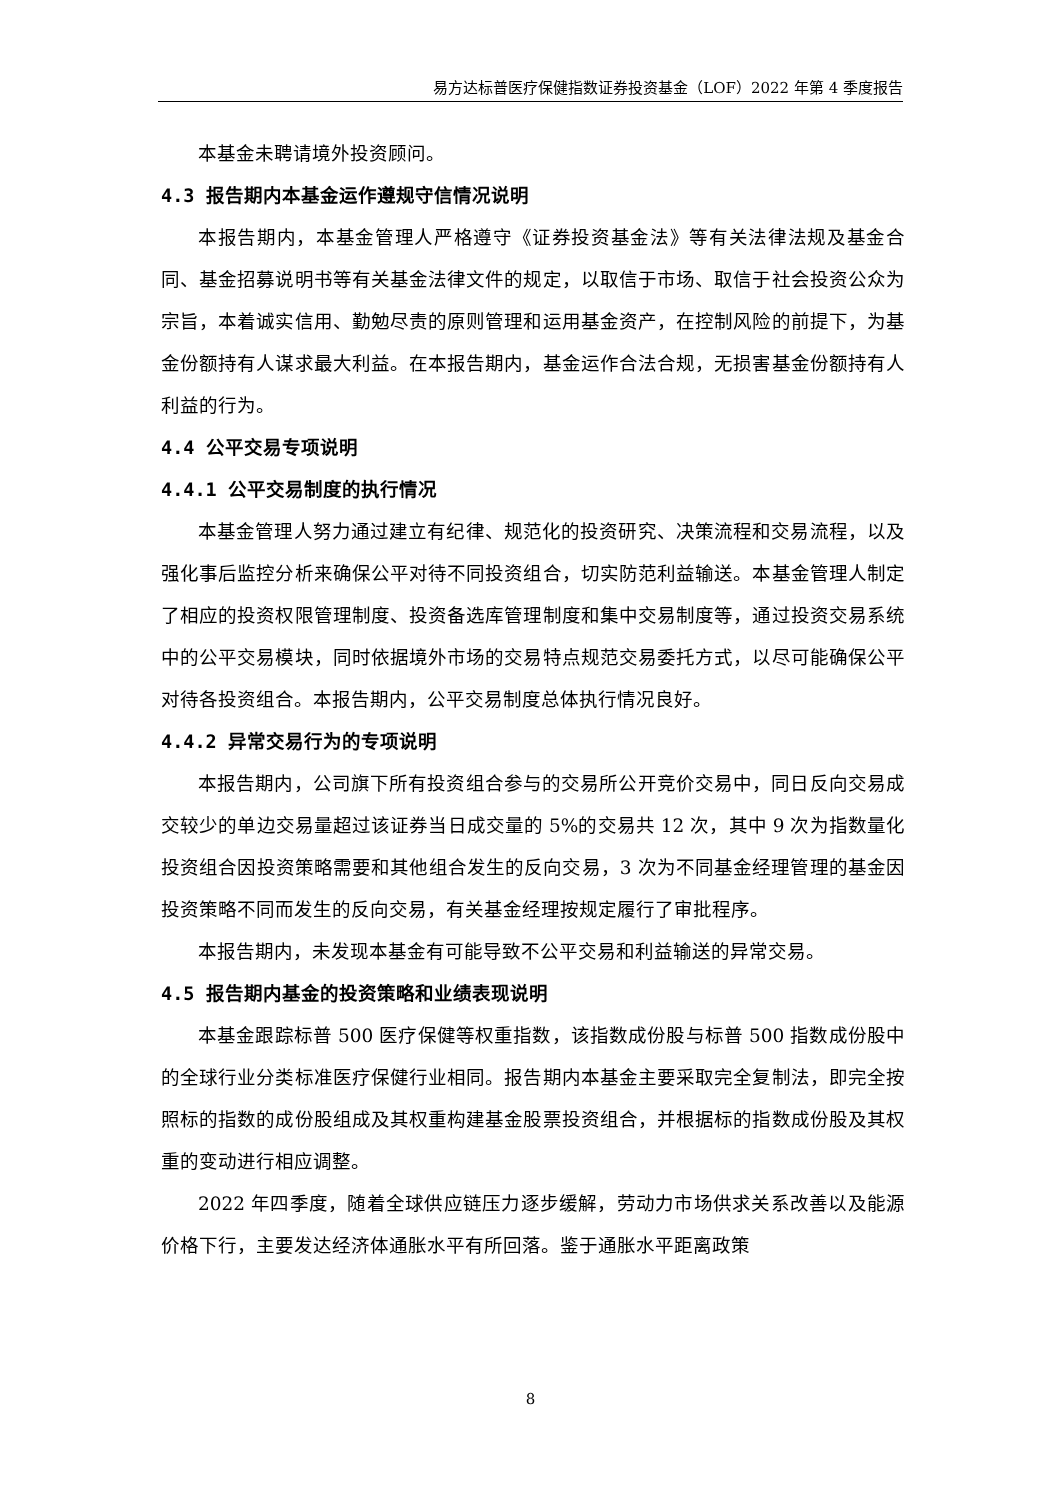易方达标普医疗保健指数证券投资基金（LOF）2022 年第 4 季度报告
本基金未聘请境外投资顾问。
4.3 报告期内本基金运作遵规守信情况说明
本报告期内，本基金管理人严格遵守《证券投资基金法》等有关法律法规及基金合同、基金招募说明书等有关基金法律文件的规定，以取信于市场、取信于社会投资公众为宗旨，本着诚实信用、勤勉尽责的原则管理和运用基金资产，在控制风险的前提下，为基金份额持有人谋求最大利益。在本报告期内，基金运作合法合规，无损害基金份额持有人利益的行为。
4.4 公平交易专项说明
4.4.1 公平交易制度的执行情况
本基金管理人努力通过建立有纪律、规范化的投资研究、决策流程和交易流程，以及强化事后监控分析来确保公平对待不同投资组合，切实防范利益输送。本基金管理人制定了相应的投资权限管理制度、投资备选库管理制度和集中交易制度等，通过投资交易系统中的公平交易模块，同时依据境外市场的交易特点规范交易委托方式，以尽可能确保公平对待各投资组合。本报告期内，公平交易制度总体执行情况良好。
4.4.2 异常交易行为的专项说明
本报告期内，公司旗下所有投资组合参与的交易所公开竞价交易中，同日反向交易成交较少的单边交易量超过该证券当日成交量的 5%的交易共 12 次，其中 9 次为指数量化投资组合因投资策略需要和其他组合发生的反向交易，3 次为不同基金经理管理的基金因投资策略不同而发生的反向交易，有关基金经理按规定履行了审批程序。
本报告期内，未发现本基金有可能导致不公平交易和利益输送的异常交易。
4.5 报告期内基金的投资策略和业绩表现说明
本基金跟踪标普 500 医疗保健等权重指数，该指数成份股与标普 500 指数成份股中的全球行业分类标准医疗保健行业相同。报告期内本基金主要采取完全复制法，即完全按照标的指数的成份股组成及其权重构建基金股票投资组合，并根据标的指数成份股及其权重的变动进行相应调整。
2022 年四季度，随着全球供应链压力逐步缓解，劳动力市场供求关系改善以及能源价格下行，主要发达经济体通胀水平有所回落。鉴于通胀水平距离政策
8